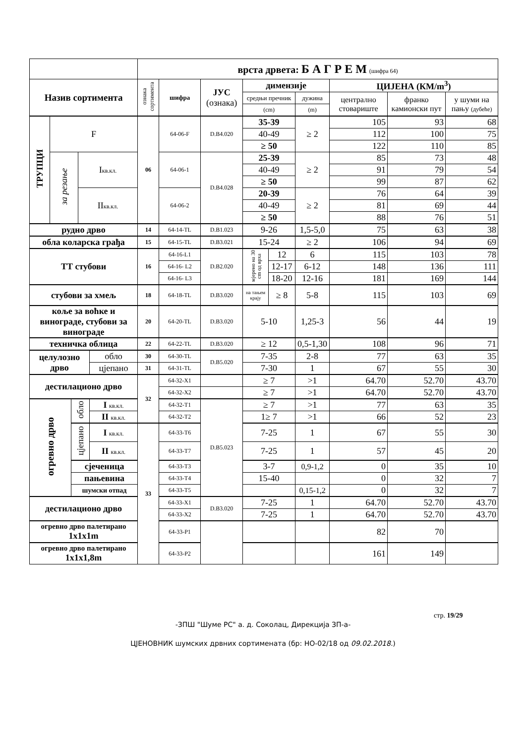| | | | | | врста дрвета: Б А Г Р Е М (шифра 64) | | | | | | | | |
| Назив сортимента | | | | | ознака сортимента | шифра | ЈУС (ознака) | димензије | | | ЦИЈЕНА (КМ/m<sup>3</sup>) | | |
| | | | | | | | | средњи пречник | | дужина | централно стовариште | франко камионски пут | у шуми на пању (дубеће) |
| | | | | | | | | (cm) | | (m) | | | |
| ТРУПЦИ | F | | | | 06 | 64-06-F | D.B4.020 | 35-39 | | ≥ 2 | 105 | 93 | 68 |
| | | | | | | | | 40-49 | | | 112 | 100 | 75 |
| | | | | | | | | ≥ 50 | | | 122 | 110 | 85 |
| | за резање | | I кв.кл. | | | 64-06-1 | D.B4.028 | 25-39 | | ≥ 2 | 85 | 73 | 48 |
| | | | | | | | | 40-49 | | | 91 | 79 | 54 |
| | | | | | | | | ≥ 50 | | | 99 | 87 | 62 |
| | | | II кв.кл. | | | 64-06-2 | | 20-39 | | ≥ 2 | 76 | 64 | 39 |
| | | | | | | | | 40-49 | | | 81 | 69 | 44 |
| | | | | | | | | ≥ 50 | | | 88 | 76 | 51 |
| рудно дрво | | | | | 14 | 64-14-TL | D.B1.023 | 9-26 | | 1,5-5,0 | 75 | 63 | 38 |
| обла коларска грађа | | | | | 15 | 64-15-TL | D.B3.021 | 15-24 | | ≥ 2 | 106 | 94 | 69 |
| ТТ стубови | | | | | 16 | 64-16-L1 | D.B2.020 | мјерено на 30 cm од врха | 12 | 6 | 115 | 103 | 78 |
| | | | | | | 64-16- L2 | | | 12-17 | 6-12 | 148 | 136 | 111 |
| | | | | | | 64-16- L3 | | | 18-20 | 12-16 | 181 | 169 | 144 |
| стубови за хмељ | | | | | 18 | 64-18-TL | D.B3.020 | на тањем крају | ≥ 8 | 5-8 | 115 | 103 | 69 |
| коље за воћке и винограде, стубови за винограде | | | | | 20 | 64-20-TL | D.B3.020 | 5-10 | | 1,25-3 | 56 | 44 | 19 |
| техничка облица | | | | | 22 | 64-22-TL | D.B3.020 | ≥ 12 | | 0,5-1,30 | 108 | 96 | 71 |
| целулозно дрво | | | | обло | 30 | 64-30-TL | D.B5.020 | 7-35 | | 2-8 | 77 | 63 | 35 |
| | | | | цјепано | 31 | 64-31-TL | | 7-30 | | 1 | 67 | 55 | 30 |
| дестилационо дрво | | | | | 32 | 64-32-X1 | | ≥ 7 | | >1 | 64.70 | 52.70 | 43.70 |
| | | | | | | 64-32-X2 | | ≥ 7 | | >1 | 64.70 | 52.70 | 43.70 |
| огревно дрво | | обло | | I кв.кл. | | 64-32-T1 | D.B5.023 | ≥ 7 | | >1 | 77 | 63 | 35 |
| | | | | II кв.кл. | | 64-32-T2 | | 1≥ 7 | | >1 | 66 | 52 | 23 |
| | | цјепано | | I кв.кл. | 33 | 64-33-T6 | | 7-25 | | 1 | 67 | 55 | 30 |
| | | | | II кв.кл. | | 64-33-T7 | | 7-25 | | 1 | 57 | 45 | 20 |
| | | сјеченица | | | | 64-33-T3 | | 3-7 | | 0,9-1,2 | 0 | 35 | 10 |
| | | пањевина | | | | 64-33-T4 | | 15-40 | | | 0 | 32 | 7 |
| | | шумски отпад | | | | 64-33-T5 | | | | 0,15-1,2 | 0 | 32 | 7 |
| дестилационо дрво | | | | | | 64-33-X1 | D.B3.020 | 7-25 | | 1 | 64.70 | 52.70 | 43.70 |
| | | | | | | 64-33-X2 | | 7-25 | | 1 | 64.70 | 52.70 | 43.70 |
| огревно дрво палетирано 1x1x1m | | | | | | 64-33-P1 | | | | | 82 | 70 | |
| огревно дрво палетирано 1x1x1,8m | | | | | | 64-33-P2 | | | | | 161 | 149 | |
стр. 19/29
-ЗПШ "Шуме РС" а. д. Соколац, Дирекција ЗП-а-
ЦЈЕНОВНИК шумских дрвних сортимената (бр: НО-02/18 од 09.02.2018.)